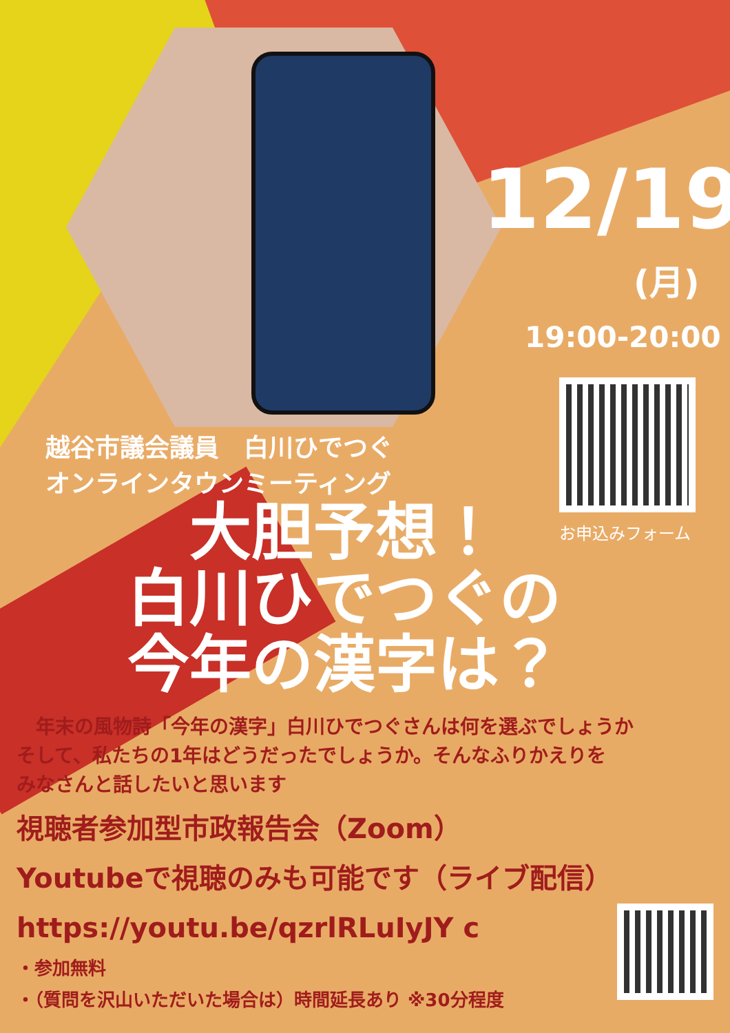12/19
(月)
19:00-20:00
お申込みフォーム
越谷市議会議員　白川ひでつぐ
オンラインタウンミーティング
大胆予想！
白川ひでつぐの
今年の漢字は？
　年末の風物詩「今年の漢字」白川ひでつぐさんは何を選ぶでしょうか
そして、私たちの1年はどうだったでしょうか。そんなふりかえりを
みなさんと話したいと思います
視聴者参加型市政報告会（Zoom）
Youtubeで視聴のみも可能です（ライブ配信）
https://youtu.be/qzrlRLuIyJY c
・参加無料
・（質問を沢山いただいた場合は）時間延長あり ※30分程度